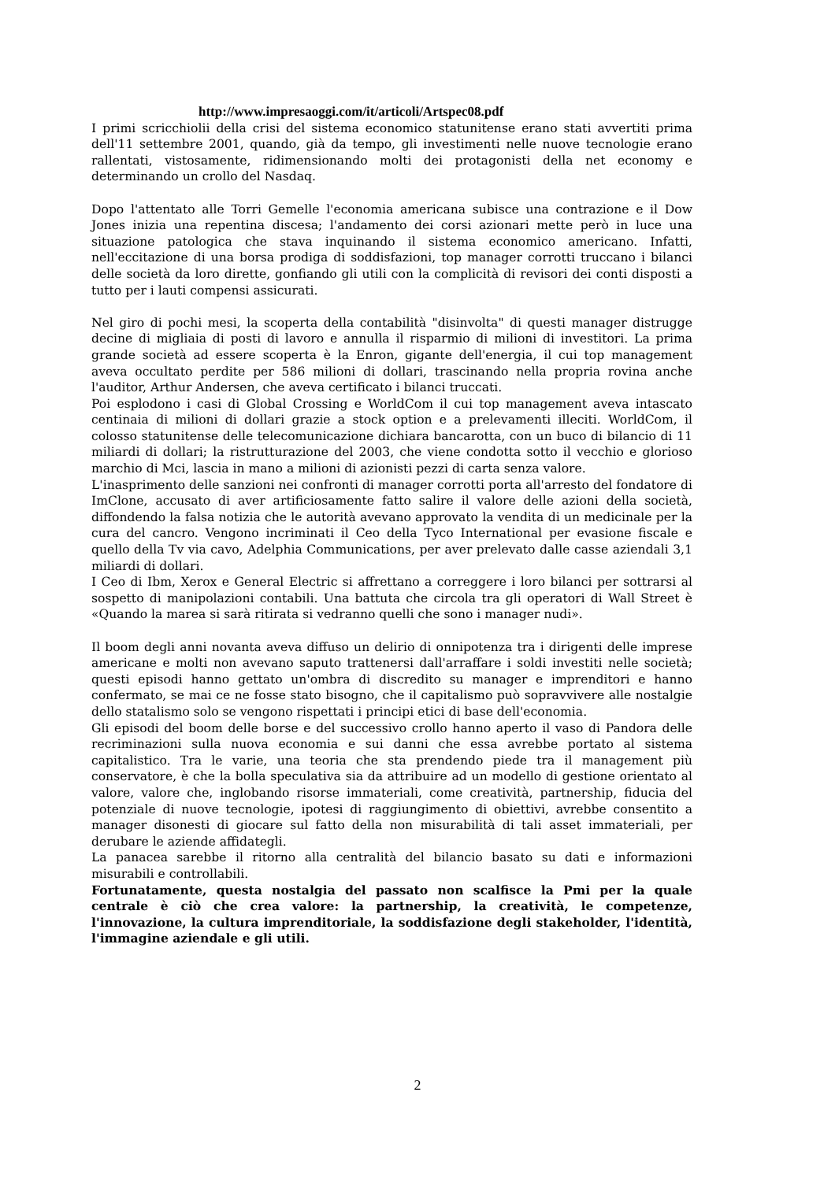http://www.impresaoggi.com/it/articoli/Artspec08.pdf
I primi scricchiolii della crisi del sistema economico statunitense erano stati avvertiti prima dell'11 settembre 2001, quando, già da tempo, gli investimenti nelle nuove tecnologie erano rallentati, vistosamente, ridimensionando molti dei protagonisti della net economy e determinando un crollo del Nasdaq.
Dopo l'attentato alle Torri Gemelle l'economia americana subisce una contrazione e il Dow Jones inizia una repentina discesa; l'andamento dei corsi azionari mette però in luce una situazione patologica che stava inquinando il sistema economico americano. Infatti, nell'eccitazione di una borsa prodiga di soddisfazioni, top manager corrotti truccano i bilanci delle società da loro dirette, gonfiando gli utili con la complicità di revisori dei conti disposti a tutto per i lauti compensi assicurati.
Nel giro di pochi mesi, la scoperta della contabilità "disinvolta" di questi manager distrugge decine di migliaia di posti di lavoro e annulla il risparmio di milioni di investitori. La prima grande società ad essere scoperta è la Enron, gigante dell'energia, il cui top management aveva occultato perdite per 586 milioni di dollari, trascinando nella propria rovina anche l'auditor, Arthur Andersen, che aveva certificato i bilanci truccati.
Poi esplodono i casi di Global Crossing e WorldCom il cui top management aveva intascato centinaia di milioni di dollari grazie a stock option e a prelevamenti illeciti. WorldCom, il colosso statunitense delle telecomunicazione dichiara bancarotta, con un buco di bilancio di 11 miliardi di dollari; la ristrutturazione del 2003, che viene condotta sotto il vecchio e glorioso marchio di Mci, lascia in mano a milioni di azionisti pezzi di carta senza valore.
L'inasprimento delle sanzioni nei confronti di manager corrotti porta all'arresto del fondatore di ImClone, accusato di aver artificiosamente fatto salire il valore delle azioni della società, diffondendo la falsa notizia che le autorità avevano approvato la vendita di un medicinale per la cura del cancro. Vengono incriminati il Ceo della Tyco International per evasione fiscale e quello della Tv via cavo, Adelphia Communications, per aver prelevato dalle casse aziendali 3,1 miliardi di dollari.
I Ceo di Ibm, Xerox e General Electric si affrettano a correggere i loro bilanci per sottrarsi al sospetto di manipolazioni contabili. Una battuta che circola tra gli operatori di Wall Street è «Quando la marea si sarà ritirata si vedranno quelli che sono i manager nudi».
Il boom degli anni novanta aveva diffuso un delirio di onnipotenza tra i dirigenti delle imprese americane e molti non avevano saputo trattenersi dall'arraffare i soldi investiti nelle società; questi episodi hanno gettato un'ombra di discredito su manager e imprenditori e hanno confermato, se mai ce ne fosse stato bisogno, che il capitalismo può sopravvivere alle nostalgie dello statalismo solo se vengono rispettati i principi etici di base dell'economia.
Gli episodi del boom delle borse e del successivo crollo hanno aperto il vaso di Pandora delle recriminazioni sulla nuova economia e sui danni che essa avrebbe portato al sistema capitalistico. Tra le varie, una teoria che sta prendendo piede tra il management più conservatore, è che la bolla speculativa sia da attribuire ad un modello di gestione orientato al valore, valore che, inglobando risorse immateriali, come creatività, partnership, fiducia del potenziale di nuove tecnologie, ipotesi di raggiungimento di obiettivi, avrebbe consentito a manager disonesti di giocare sul fatto della non misurabilità di tali asset immateriali, per derubare le aziende affidategli.
La panacea sarebbe il ritorno alla centralità del bilancio basato su dati e informazioni misurabili e controllabili.
Fortunatamente, questa nostalgia del passato non scalfisce la Pmi per la quale centrale è ciò che crea valore: la partnership, la creatività, le competenze, l'innovazione, la cultura imprenditoriale, la soddisfazione degli stakeholder, l'identità, l'immagine aziendale e gli utili.
2